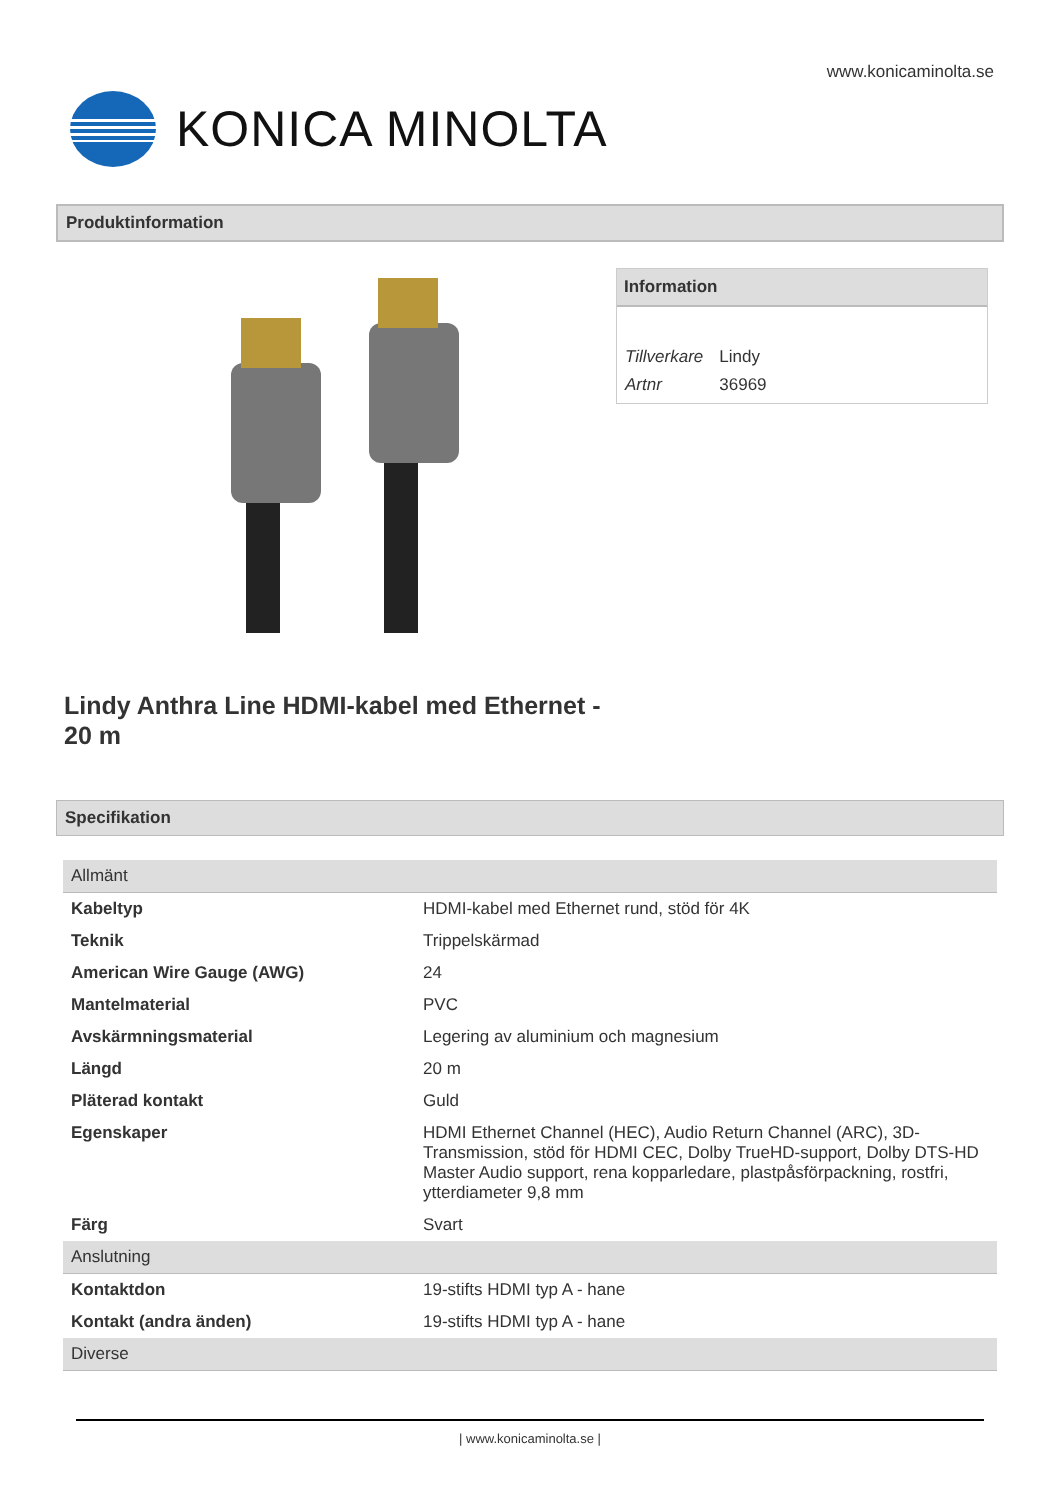www.konicaminolta.se
KONICA MINOLTA
Produktinformation
Information
| Tillverkare | Lindy |
| Artnr | 36969 |
Lindy Anthra Line HDMI-kabel med Ethernet - 20 m
Specifikation
| Allmänt | |
| Kabeltyp | HDMI-kabel med Ethernet rund, stöd för 4K |
| Teknik | Trippelskärmad |
| American Wire Gauge (AWG) | 24 |
| Mantelmaterial | PVC |
| Avskärmningsmaterial | Legering av aluminium och magnesium |
| Längd | 20 m |
| Pläterad kontakt | Guld |
| Egenskaper | HDMI Ethernet Channel (HEC), Audio Return Channel (ARC), 3D-Transmission, stöd för HDMI CEC, Dolby TrueHD-support, Dolby DTS-HD Master Audio support, rena kopparledare, plastpåsförpackning, rostfri, ytterdiameter 9,8 mm |
| Färg | Svart |
| Anslutning | |
| Kontaktdon | 19-stifts HDMI typ A - hane |
| Kontakt (andra änden) | 19-stifts HDMI typ A - hane |
| Diverse | |
| www.konicaminolta.se |